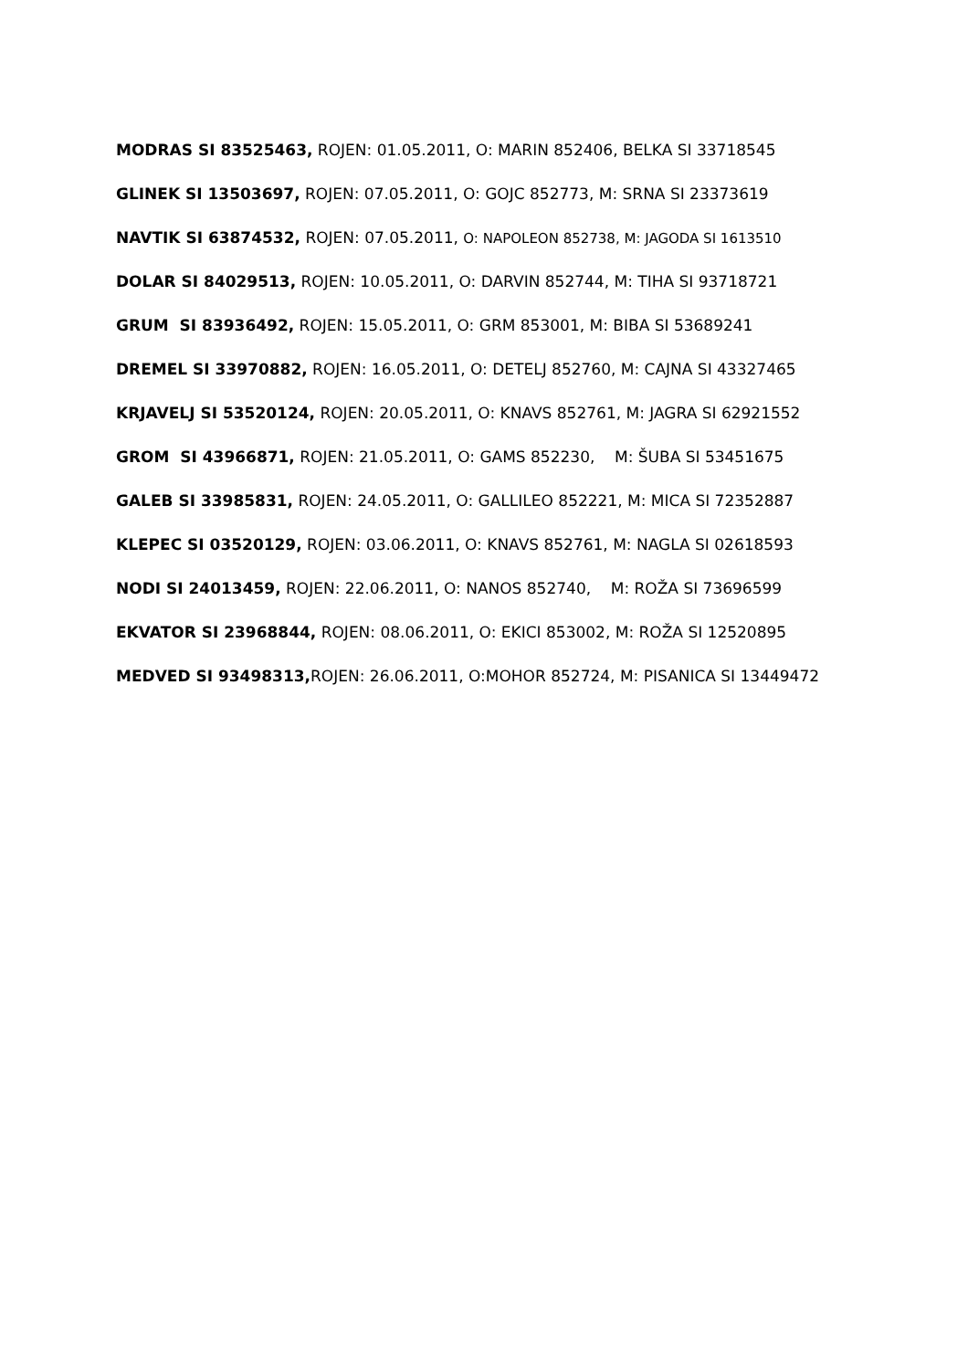MODRAS SI 83525463, ROJEN: 01.05.2011, O: MARIN 852406, BELKA SI 33718545
GLINEK SI 13503697, ROJEN: 07.05.2011, O: GOJC 852773, M: SRNA SI 23373619
NAVTIK SI 63874532, ROJEN: 07.05.2011, O: NAPOLEON 852738, M: JAGODA SI 1613510
DOLAR SI 84029513, ROJEN: 10.05.2011, O: DARVIN 852744, M: TIHA SI 93718721
GRUM SI 83936492, ROJEN: 15.05.2011, O: GRM 853001, M: BIBA SI 53689241
DREMEL SI 33970882, ROJEN: 16.05.2011, O: DETELJ 852760, M: CAJNA SI 43327465
KRJAVELJ SI 53520124, ROJEN: 20.05.2011, O: KNAVS 852761, M: JAGRA SI 62921552
GROM SI 43966871, ROJEN: 21.05.2011, O: GAMS 852230, M: ŠUBA SI 53451675
GALEB SI 33985831, ROJEN: 24.05.2011, O: GALLILEO 852221, M: MICA SI 72352887
KLEPEC SI 03520129, ROJEN: 03.06.2011, O: KNAVS 852761, M: NAGLA SI 02618593
NODI SI 24013459, ROJEN: 22.06.2011, O: NANOS 852740, M: ROŽA SI 73696599
EKVATOR SI 23968844, ROJEN: 08.06.2011, O: EKICI 853002, M: ROŽA SI 12520895
MEDVED SI 93498313, ROJEN: 26.06.2011, O:MOHOR 852724, M: PISANICA SI 13449472